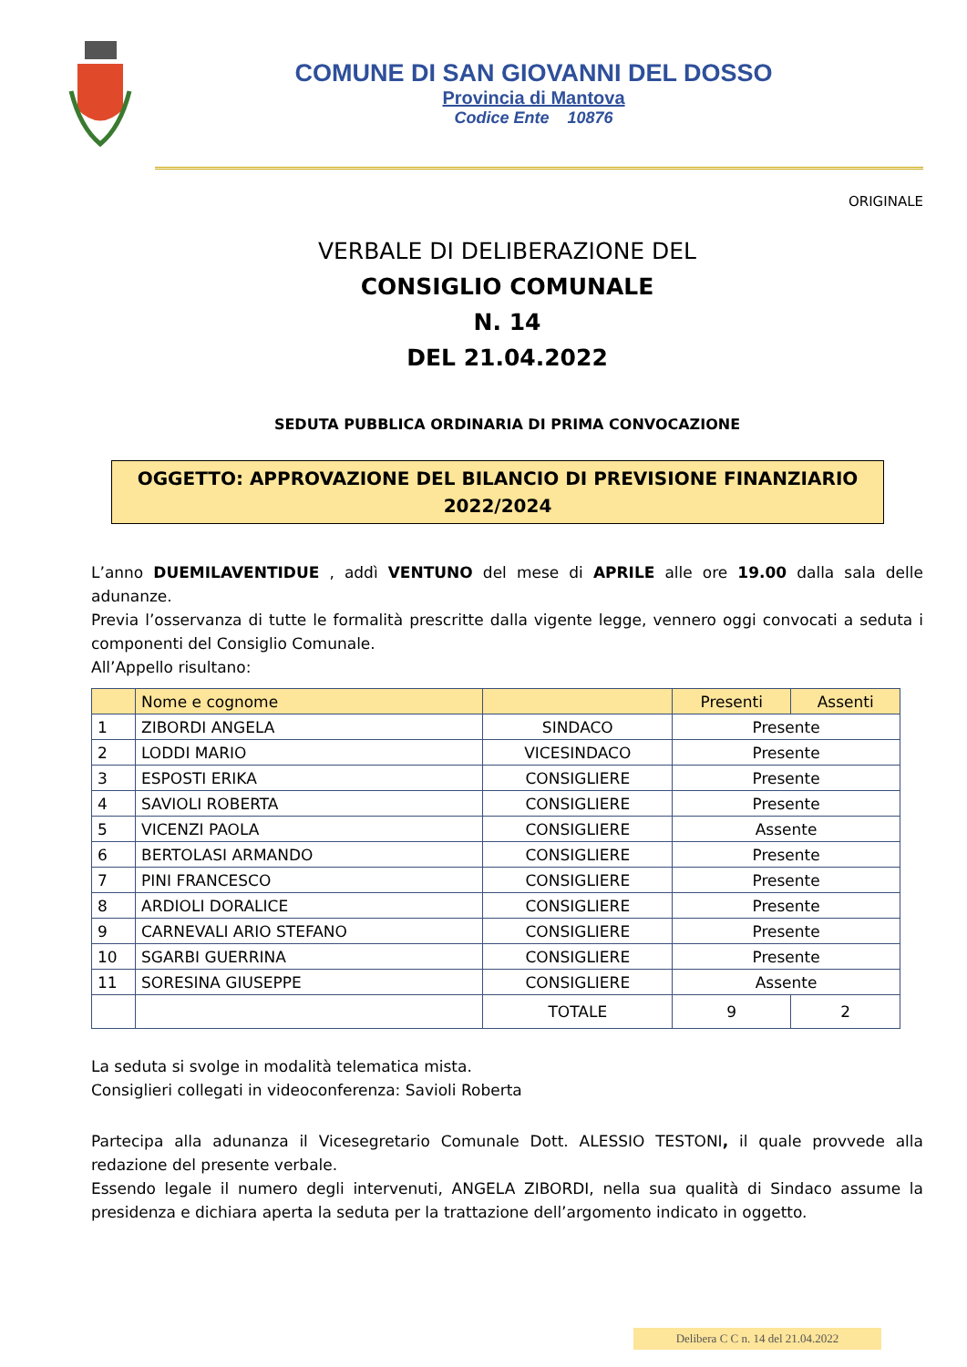COMUNE DI SAN GIOVANNI DEL DOSSO
Provincia di Mantova
Codice Ente 10876
ORIGINALE
VERBALE DI DELIBERAZIONE DEL
CONSIGLIO COMUNALE
N. 14
DEL 21.04.2022
SEDUTA PUBBLICA ORDINARIA DI PRIMA CONVOCAZIONE
OGGETTO: APPROVAZIONE DEL BILANCIO DI PREVISIONE FINANZIARIO
2022/2024
L’anno DUEMILAVENTIDUE , addì VENTUNO del mese di APRILE alle ore 19.00 dalla sala delle adunanze.
Previa l’osservanza di tutte le formalità prescritte dalla vigente legge, vennero oggi convocati a seduta i componenti del Consiglio Comunale.
All’Appello risultano:
| | Nome e cognome | | Presenti | Assenti |
| --- | --- | --- | --- | --- |
| 1 | ZIBORDI ANGELA | SINDACO | Presente | |
| 2 | LODDI MARIO | VICESINDACO | Presente | |
| 3 | ESPOSTI ERIKA | CONSIGLIERE | Presente | |
| 4 | SAVIOLI ROBERTA | CONSIGLIERE | Presente | |
| 5 | VICENZI PAOLA | CONSIGLIERE | Assente | |
| 6 | BERTOLASI ARMANDO | CONSIGLIERE | Presente | |
| 7 | PINI FRANCESCO | CONSIGLIERE | Presente | |
| 8 | ARDIOLI DORALICE | CONSIGLIERE | Presente | |
| 9 | CARNEVALI ARIO STEFANO | CONSIGLIERE | Presente | |
| 10 | SGARBI GUERRINA | CONSIGLIERE | Presente | |
| 11 | SORESINA GIUSEPPE | CONSIGLIERE | Assente | |
| | | TOTALE | 9 | 2 |
La seduta si svolge in modalità telematica mista.
Consiglieri collegati in videoconferenza: Savioli Roberta
Partecipa alla adunanza il Vicesegretario Comunale Dott. ALESSIO TESTONI, il quale provvede alla redazione del presente verbale.
Essendo legale il numero degli intervenuti, ANGELA ZIBORDI, nella sua qualità di Sindaco assume la presidenza e dichiara aperta la seduta per la trattazione dell’argomento indicato in oggetto.
Delibera C C n. 14 del 21.04.2022